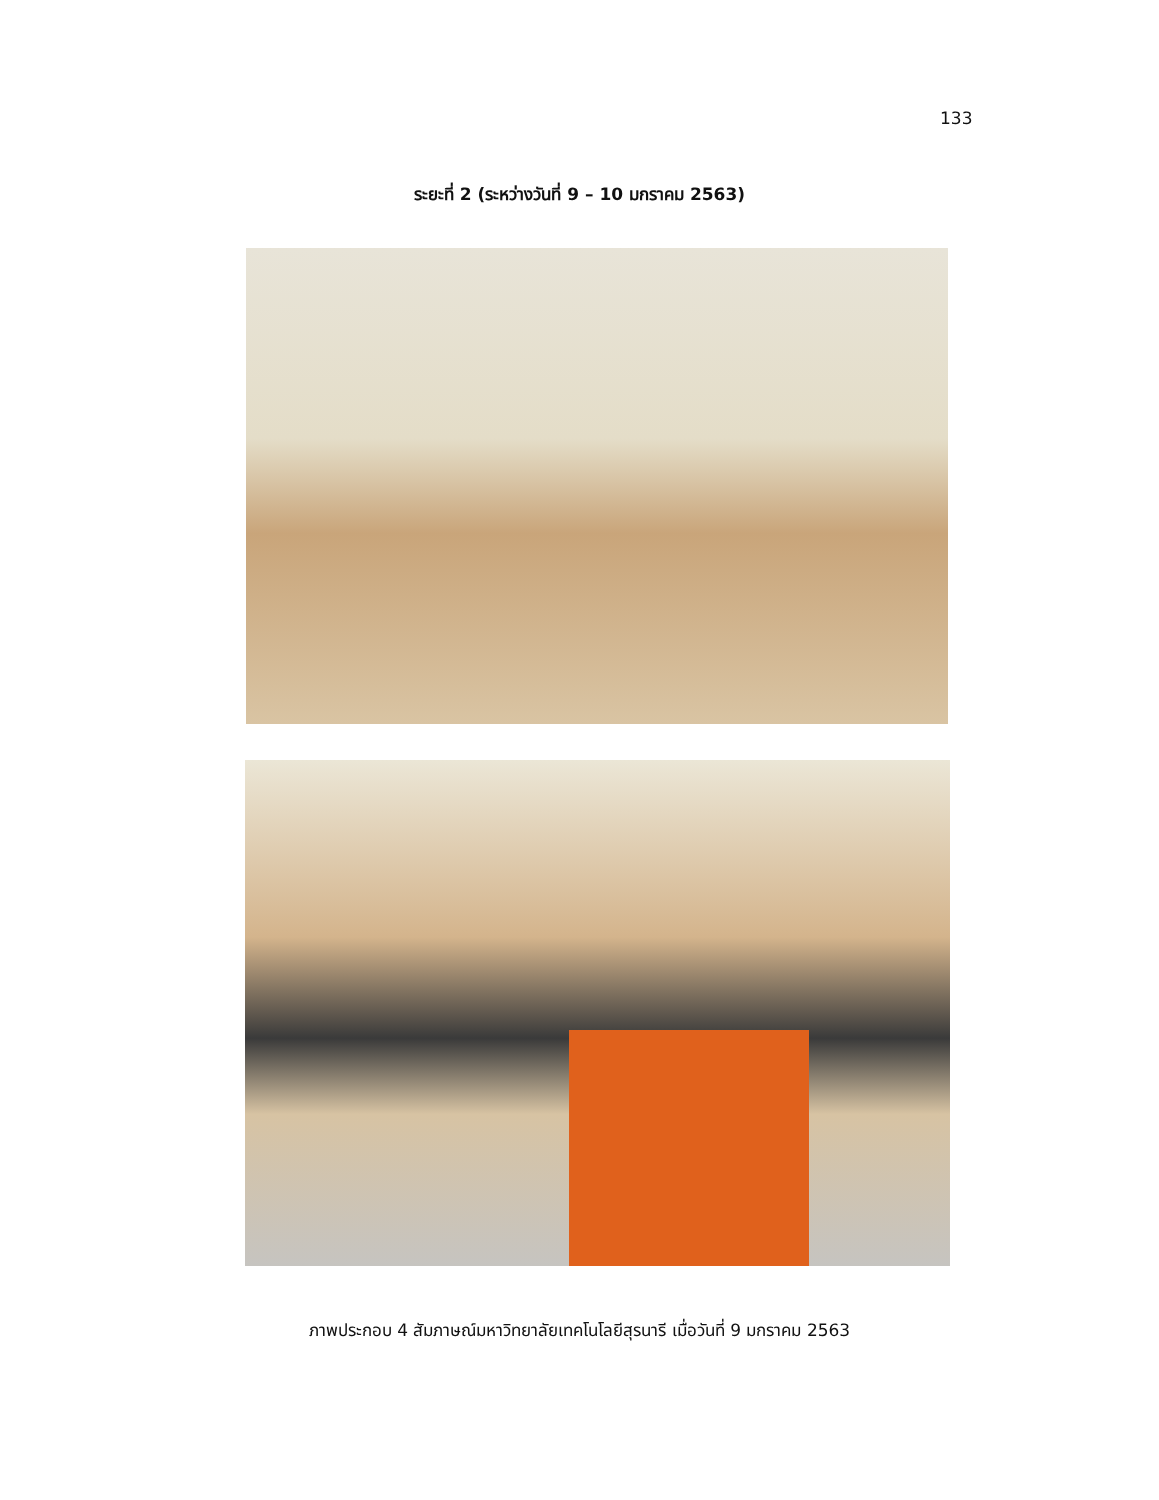133
ระยะที่ 2 (ระหว่างวันที่ 9 – 10 มกราคม 2563)
ภาพประกอบ 4 สัมภาษณ์มหาวิทยาลัยเทคโนโลยีสุรนารี เมื่อวันที่ 9 มกราคม 2563